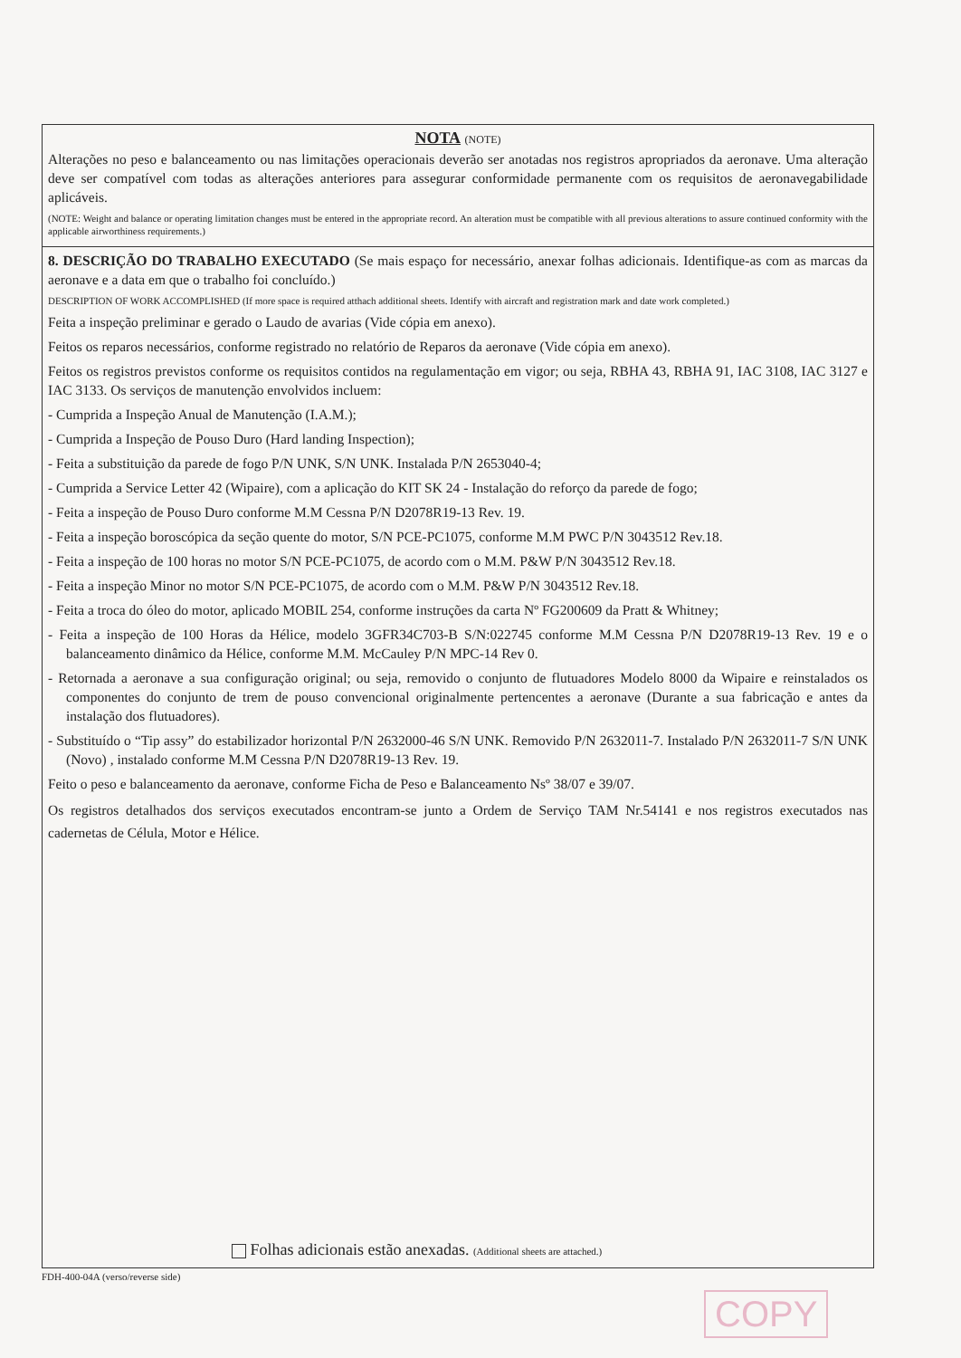NOTA (NOTE)
Alterações no peso e balanceamento ou nas limitações operacionais deverão ser anotadas nos registros apropriados da aeronave. Uma alteração deve ser compatível com todas as alterações anteriores para assegurar conformidade permanente com os requisitos de aeronavegabilidade aplicáveis.
(NOTE: Weight and balance or operating limitation changes must be entered in the appropriate record. An alteration must be compatible with all previous alterations to assure continued conformity with the applicable airworthiness requirements.)
8. DESCRIÇÃO DO TRABALHO EXECUTADO (Se mais espaço for necessário, anexar folhas adicionais. Identifique-as com as marcas da aeronave e a data em que o trabalho foi concluído.)
DESCRIPTION OF WORK ACCOMPLISHED (If more space is required atthach additional sheets. Identify with aircraft and registration mark and date work completed.)
Feita a inspeção preliminar e gerado o Laudo de avarias (Vide cópia em anexo).
Feitos os reparos necessários, conforme registrado no relatório de Reparos da aeronave (Vide cópia em anexo).
Feitos os registros previstos conforme os requisitos contidos na regulamentação em vigor; ou seja, RBHA 43, RBHA 91, IAC 3108, IAC 3127 e IAC 3133. Os serviços de manutenção envolvidos incluem:
- Cumprida a Inspeção Anual de Manutenção (I.A.M.);
- Cumprida a Inspeção de Pouso Duro (Hard landing Inspection);
- Feita a substituição da parede de fogo P/N UNK, S/N UNK. Instalada P/N 2653040-4;
- Cumprida a Service Letter 42 (Wipaire), com a aplicação do KIT SK 24 - Instalação do reforço da parede de fogo;
- Feita a inspeção de Pouso Duro conforme M.M Cessna P/N D2078R19-13 Rev. 19.
- Feita a inspeção boroscópica da seção quente do motor, S/N PCE-PC1075, conforme M.M PWC P/N 3043512 Rev.18.
- Feita a inspeção de 100 horas no motor S/N PCE-PC1075, de acordo com o M.M. P&W P/N 3043512 Rev.18.
- Feita a inspeção Minor no motor S/N PCE-PC1075, de acordo com o M.M. P&W P/N 3043512 Rev.18.
- Feita a troca do óleo do motor, aplicado MOBIL 254, conforme instruções da carta Nº FG200609 da Pratt & Whitney;
- Feita a inspeção de 100 Horas da Hélice, modelo 3GFR34C703-B S/N:022745 conforme M.M Cessna P/N D2078R19-13 Rev. 19 e o balanceamento dinâmico da Hélice, conforme M.M. McCauley P/N MPC-14 Rev 0.
- Retornada a aeronave a sua configuração original; ou seja, removido o conjunto de flutuadores Modelo 8000 da Wipaire e reinstalados os componentes do conjunto de trem de pouso convencional originalmente pertencentes a aeronave (Durante a sua fabricação e antes da instalação dos flutuadores).
- Substituído o “Tip assy” do estabilizador horizontal P/N 2632000-46 S/N UNK. Removido P/N 2632011-7. Instalado P/N 2632011-7 S/N UNK (Novo) , instalado conforme M.M Cessna P/N D2078R19-13 Rev. 19.
Feito o peso e balanceamento da aeronave, conforme Ficha de Peso e Balanceamento Nsº 38/07 e 39/07.
Os registros detalhados dos serviços executados encontram-se junto a Ordem de Serviço TAM Nr.54141 e nos registros executados nas cadernetas de Célula, Motor e Hélice.
Folhas adicionais estão anexadas. (Additional sheets are attached.)
FDH-400-04A (verso/reverse side)
COPY